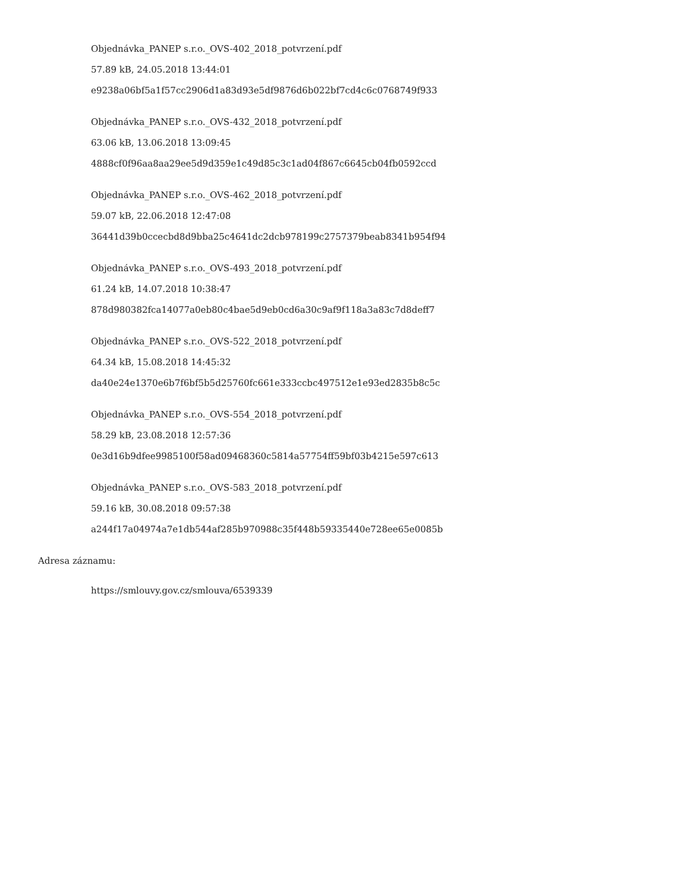Objednávka_PANEP s.r.o._OVS-402_2018_potvrzení.pdf
57.89 kB, 24.05.2018 13:44:01
e9238a06bf5a1f57cc2906d1a83d93e5df9876d6b022bf7cd4c6c0768749f933
Objednávka_PANEP s.r.o._OVS-432_2018_potvrzení.pdf
63.06 kB, 13.06.2018 13:09:45
4888cf0f96aa8aa29ee5d9d359e1c49d85c3c1ad04f867c6645cb04fb0592ccd
Objednávka_PANEP s.r.o._OVS-462_2018_potvrzení.pdf
59.07 kB, 22.06.2018 12:47:08
36441d39b0ccecbd8d9bba25c4641dc2dcb978199c2757379beab8341b954f94
Objednávka_PANEP s.r.o._OVS-493_2018_potvrzení.pdf
61.24 kB, 14.07.2018 10:38:47
878d980382fca14077a0eb80c4bae5d9eb0cd6a30c9af9f118a3a83c7d8deff7
Objednávka_PANEP s.r.o._OVS-522_2018_potvrzení.pdf
64.34 kB, 15.08.2018 14:45:32
da40e24e1370e6b7f6bf5b5d25760fc661e333ccbc497512e1e93ed2835b8c5c
Objednávka_PANEP s.r.o._OVS-554_2018_potvrzení.pdf
58.29 kB, 23.08.2018 12:57:36
0e3d16b9dfee9985100f58ad09468360c5814a57754ff59bf03b4215e597c613
Objednávka_PANEP s.r.o._OVS-583_2018_potvrzení.pdf
59.16 kB, 30.08.2018 09:57:38
a244f17a04974a7e1db544af285b970988c35f448b59335440e728ee65e0085b
Adresa záznamu:
https://smlouvy.gov.cz/smlouva/6539339